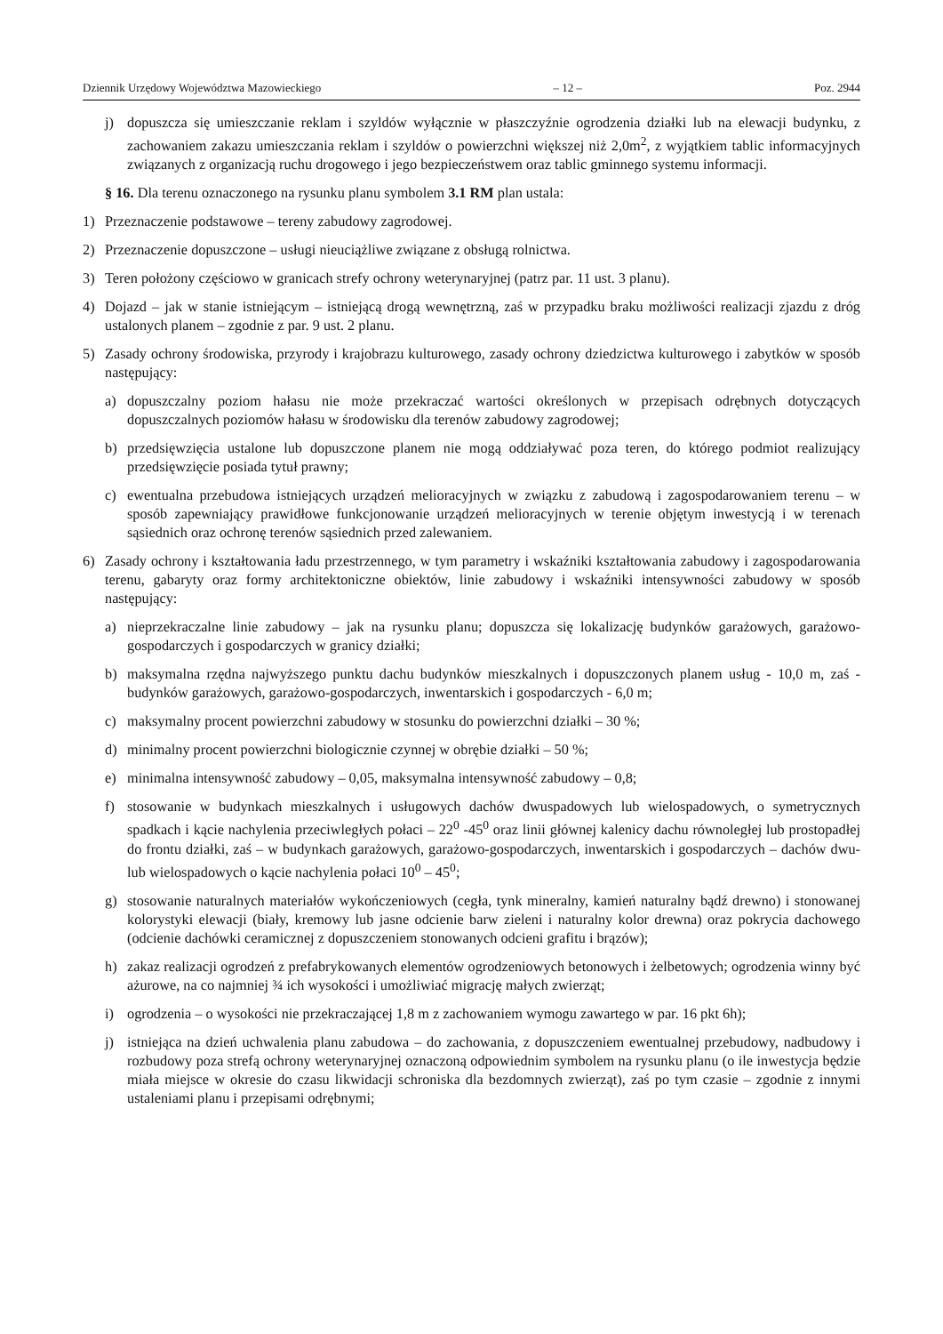Dziennik Urzędowy Województwa Mazowieckiego – 12 – Poz. 2944
j) dopuszcza się umieszczanie reklam i szyldów wyłącznie w płaszczyźnie ogrodzenia działki lub na elewacji budynku, z zachowaniem zakazu umieszczania reklam i szyldów o powierzchni większej niż 2,0m<sup>2</sup>, z wyjątkiem tablic informacyjnych związanych z organizacją ruchu drogowego i jego bezpieczeństwem oraz tablic gminnego systemu informacji.
§ 16. Dla terenu oznaczonego na rysunku planu symbolem 3.1 RM plan ustala:
1) Przeznaczenie podstawowe – tereny zabudowy zagrodowej.
2) Przeznaczenie dopuszczone – usługi nieuciążliwe związane z obsługą rolnictwa.
3) Teren położony częściowo w granicach strefy ochrony weterynaryjnej (patrz par. 11 ust. 3 planu).
4) Dojazd – jak w stanie istniejącym – istniejącą drogą wewnętrzną, zaś w przypadku braku możliwości realizacji zjazdu z dróg ustalonych planem – zgodnie z par. 9 ust. 2 planu.
5) Zasady ochrony środowiska, przyrody i krajobrazu kulturowego, zasady ochrony dziedzictwa kulturowego i zabytków w sposób następujący:
a) dopuszczalny poziom hałasu nie może przekraczać wartości określonych w przepisach odrębnych dotyczących dopuszczalnych poziomów hałasu w środowisku dla terenów zabudowy zagrodowej;
b) przedsięwzięcia ustalone lub dopuszczone planem nie mogą oddziaływać poza teren, do którego podmiot realizujący przedsięwzięcie posiada tytuł prawny;
c) ewentualna przebudowa istniejących urządzeń melioracyjnych w związku z zabudową i zagospodarowaniem terenu – w sposób zapewniający prawidłowe funkcjonowanie urządzeń melioracyjnych w terenie objętym inwestycją i w terenach sąsiednich oraz ochronę terenów sąsiednich przed zalewaniem.
6) Zasady ochrony i kształtowania ładu przestrzennego, w tym parametry i wskaźniki kształtowania zabudowy i zagospodarowania terenu, gabaryty oraz formy architektoniczne obiektów, linie zabudowy i wskaźniki intensywności zabudowy w sposób następujący:
a) nieprzekraczalne linie zabudowy – jak na rysunku planu; dopuszcza się lokalizację budynków garażowych, garażowo-gospodarczych i gospodarczych w granicy działki;
b) maksymalna rzędna najwyższego punktu dachu budynków mieszkalnych i dopuszczonych planem usług - 10,0 m, zaś - budynków garażowych, garażowo-gospodarczych, inwentarskich i gospodarczych - 6,0 m;
c) maksymalny procent powierzchni zabudowy w stosunku do powierzchni działki – 30 %;
d) minimalny procent powierzchni biologicznie czynnej w obrębie działki – 50 %;
e) minimalna intensywność zabudowy – 0,05, maksymalna intensywność zabudowy – 0,8;
f) stosowanie w budynkach mieszkalnych i usługowych dachów dwuspadowych lub wielospadowych, o symetrycznych spadkach i kącie nachylenia przeciwległych połaci – 22<sup>0</sup> -45<sup>0</sup> oraz linii głównej kalenicy dachu równoległej lub prostopadłej do frontu działki, zaś – w budynkach garażowych, garażowo-gospodarczych, inwentarskich i gospodarczych – dachów dwu- lub wielospadowych o kącie nachylenia połaci 10<sup>0</sup> – 45<sup>0</sup>;
g) stosowanie naturalnych materiałów wykończeniowych (cegła, tynk mineralny, kamień naturalny bądź drewno) i stonowanej kolorystyki elewacji (biały, kremowy lub jasne odcienie barw zieleni i naturalny kolor drewna) oraz pokrycia dachowego (odcienie dachówki ceramicznej z dopuszczeniem stonowanych odcieni grafitu i brązów);
h) zakaz realizacji ogrodzeń z prefabrykowanych elementów ogrodzeniowych betonowych i żelbetowych; ogrodzenia winny być ażurowe, na co najmniej ¾ ich wysokości i umożliwiać migrację małych zwierząt;
i) ogrodzenia – o wysokości nie przekraczającej 1,8 m z zachowaniem wymogu zawartego w par. 16 pkt 6h);
j) istniejąca na dzień uchwalenia planu zabudowa – do zachowania, z dopuszczeniem ewentualnej przebudowy, nadbudowy i rozbudowy poza strefą ochrony weterynaryjnej oznaczoną odpowiednim symbolem na rysunku planu (o ile inwestycja będzie miała miejsce w okresie do czasu likwidacji schroniska dla bezdomnych zwierząt), zaś po tym czasie – zgodnie z innymi ustaleniami planu i przepisami odrębnymi;